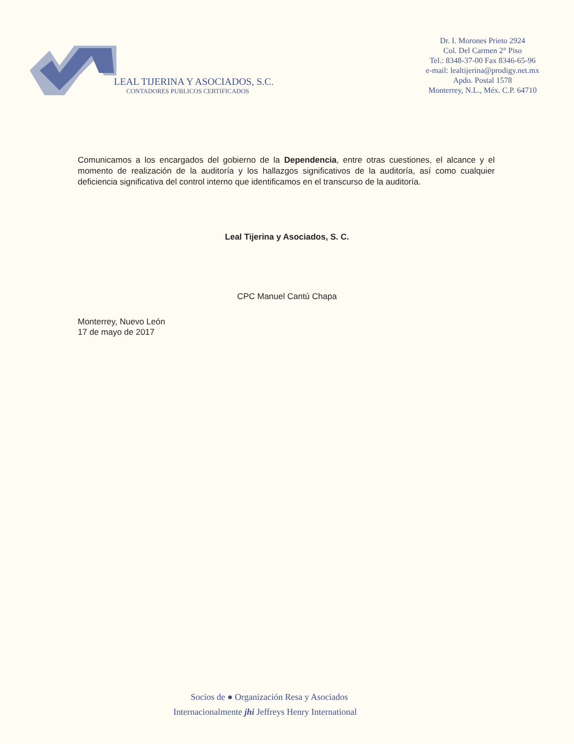LEAL TIJERINA Y ASOCIADOS, S.C.
CONTADORES PUBLICOS CERTIFICADOS
Dr. I. Morones Prieto 2924
Col. Del Carmen 2° Piso
Tel.: 8348-37-00 Fax 8346-65-96
e-mail: lealtijerina@prodigy.net.mx
Apdo. Postal 1578
Monterrey, N.L., Méx. C.P. 64710
Comunicamos a los encargados del gobierno de la Dependencia, entre otras cuestiones, el alcance y el momento de realización de la auditoría y los hallazgos significativos de la auditoría, así como cualquier deficiencia significativa del control interno que identificamos en el transcurso de la auditoría.
Leal Tijerina y Asociados, S. C.
CPC Manuel Cantú Chapa
Monterrey, Nuevo León
17 de mayo de 2017
Socios de ● Organización Resa y Asociados
Internacionalmente jhi Jeffreys Henry International